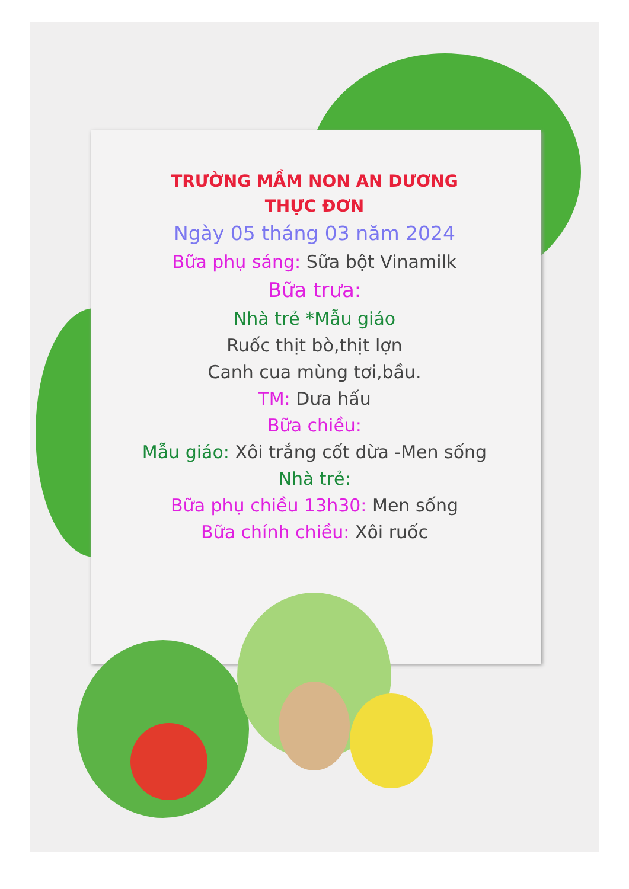TRƯỜNG MẦM NON AN DƯƠNG
THỰC ĐƠN
Ngày 05 tháng 03 năm 2024
Bữa phụ sáng: Sữa bột Vinamilk
Bữa trưa:
Nhà trẻ *Mẫu giáo
Ruốc thịt bò,thịt lợn
Canh cua mùng tơi,bầu.
TM: Dưa hấu
Bữa chiều:
Mẫu giáo: Xôi trắng cốt dừa -Men sống
Nhà trẻ:
Bữa phụ chiều 13h30: Men sống
Bữa chính chiều: Xôi ruốc